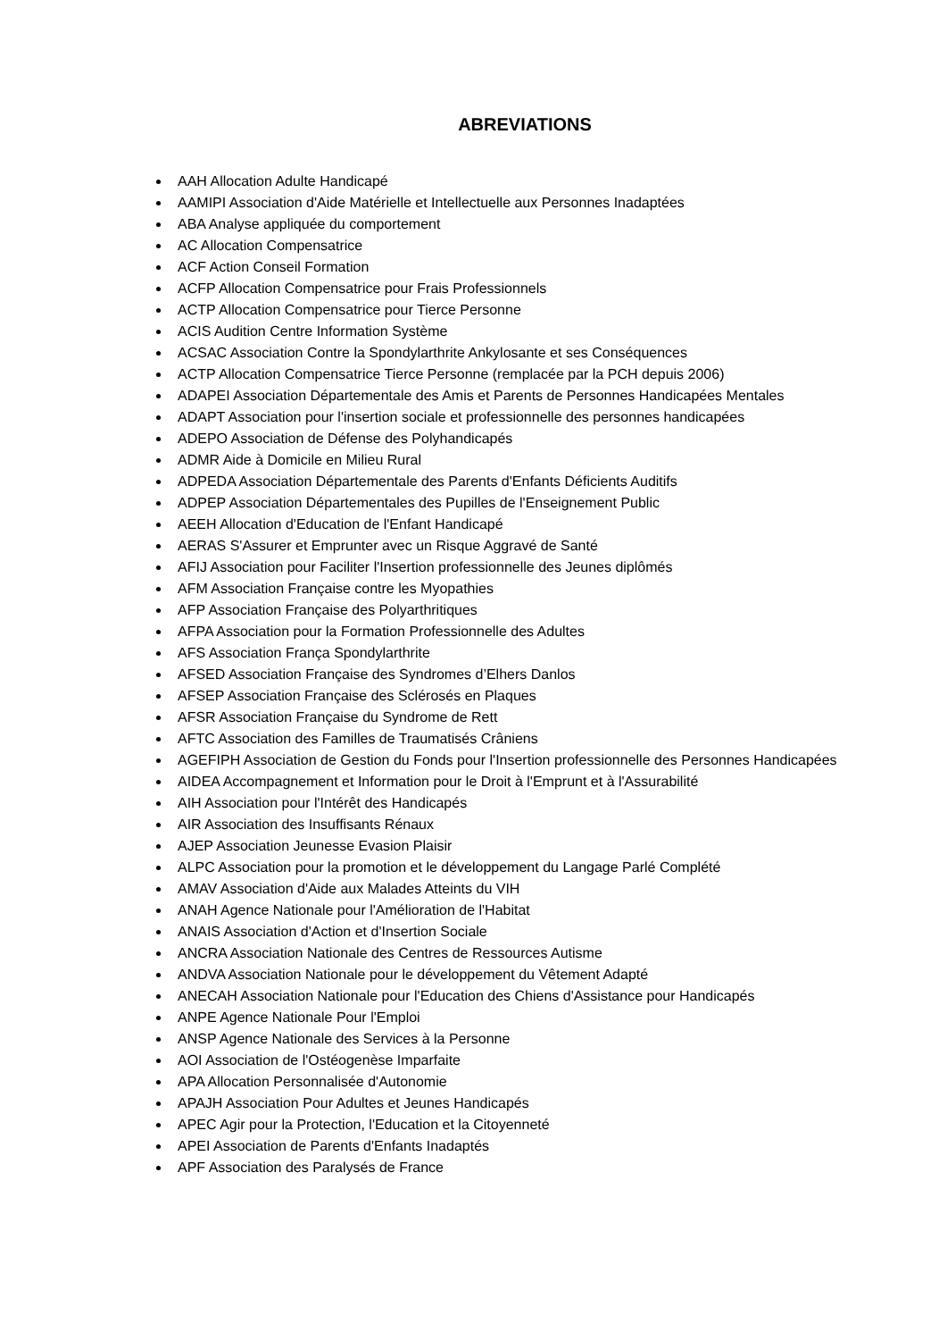ABREVIATIONS
AAH Allocation Adulte Handicapé
AAMIPI Association d'Aide Matérielle et Intellectuelle aux Personnes Inadaptées
ABA Analyse appliquée du comportement
AC Allocation Compensatrice
ACF Action Conseil Formation
ACFP Allocation Compensatrice pour Frais Professionnels
ACTP Allocation Compensatrice pour Tierce Personne
ACIS Audition Centre Information Système
ACSAC Association Contre la Spondylarthrite Ankylosante et ses Conséquences
ACTP Allocation Compensatrice Tierce Personne (remplacée par la PCH depuis 2006)
ADAPEI Association Départementale des Amis et Parents de Personnes Handicapées Mentales
ADAPT Association pour l'insertion sociale et professionnelle des personnes handicapées
ADEPO Association de Défense des Polyhandicapés
ADMR Aide à Domicile en Milieu Rural
ADPEDA Association Départementale des Parents d'Enfants Déficients Auditifs
ADPEP Association Départementales des Pupilles de l'Enseignement Public
AEEH Allocation d'Education de l'Enfant Handicapé
AERAS S'Assurer et Emprunter avec un Risque Aggravé de Santé
AFIJ Association pour Faciliter l'Insertion professionnelle des Jeunes diplômés
AFM Association Française contre les Myopathies
AFP Association Française des Polyarthritiques
AFPA Association pour la Formation Professionnelle des Adultes
AFS Association França Spondylarthrite
AFSED Association Française des Syndromes d’Elhers Danlos
AFSEP Association Française des Sclérosés en Plaques
AFSR Association Française du Syndrome de Rett
AFTC Association des Familles de Traumatisés Crâniens
AGEFIPH Association de Gestion du Fonds pour l'Insertion professionnelle des Personnes Handicapées
AIDEA Accompagnement et Information pour le Droit à l'Emprunt et à l'Assurabilité
AIH Association pour l'Intérêt des Handicapés
AIR Association des Insuffisants Rénaux
AJEP Association Jeunesse Evasion Plaisir
ALPC Association pour la promotion et le développement du Langage Parlé Complété
AMAV Association d'Aide aux Malades Atteints du VIH
ANAH Agence Nationale pour l'Amélioration de l'Habitat
ANAIS Association d'Action et d'Insertion Sociale
ANCRA Association Nationale des Centres de Ressources Autisme
ANDVA Association Nationale pour le développement du Vêtement Adapté
ANECAH Association Nationale pour l'Education des Chiens d'Assistance pour Handicapés
ANPE Agence Nationale Pour l'Emploi
ANSP Agence Nationale des Services à la Personne
AOI Association de l'Ostéogenèse Imparfaite
APA Allocation Personnalisée d'Autonomie
APAJH Association Pour Adultes et Jeunes Handicapés
APEC Agir pour la Protection, l'Education et la Citoyenneté
APEI Association de Parents d'Enfants Inadaptés
APF Association des Paralysés de France